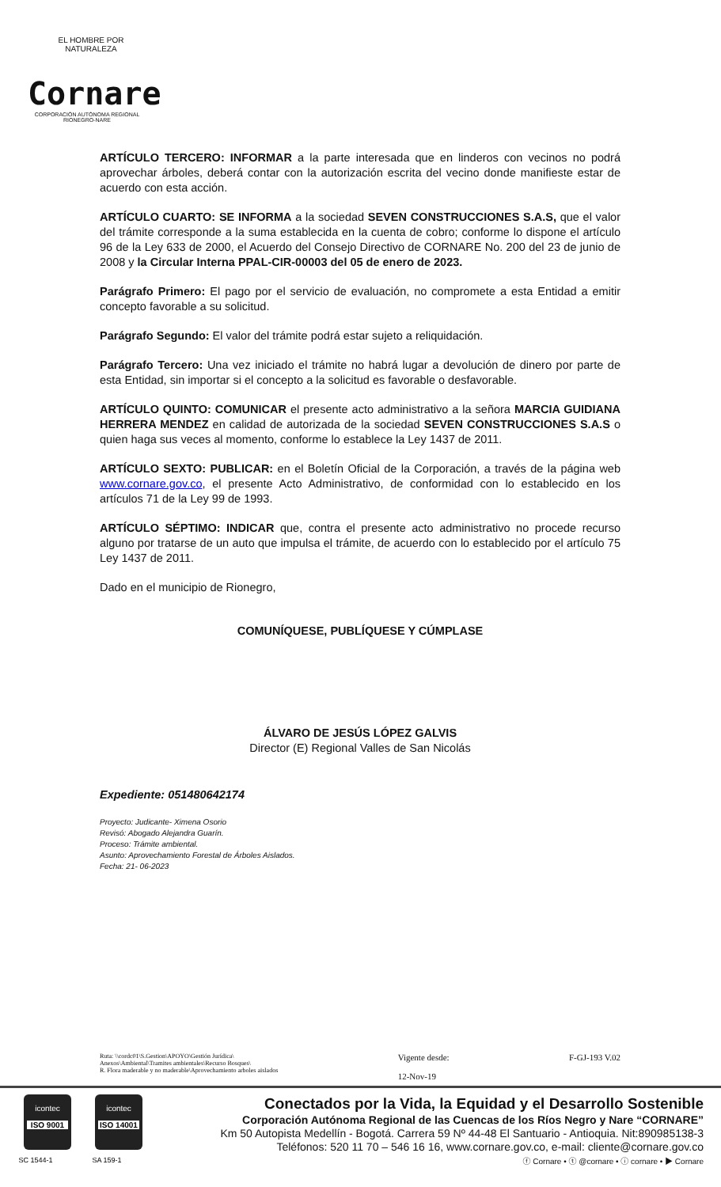EL HOMBRE POR NATURALEZA
Cornare
CORPORACIÓN AUTÓNOMA REGIONAL RIONEGRO-NARE
ARTÍCULO TERCERO: INFORMAR a la parte interesada que en linderos con vecinos no podrá aprovechar árboles, deberá contar con la autorización escrita del vecino donde manifieste estar de acuerdo con esta acción.
ARTÍCULO CUARTO: SE INFORMA a la sociedad SEVEN CONSTRUCCIONES S.A.S, que el valor del trámite corresponde a la suma establecida en la cuenta de cobro; conforme lo dispone el artículo 96 de la Ley 633 de 2000, el Acuerdo del Consejo Directivo de CORNARE No. 200 del 23 de junio de 2008 y la Circular Interna PPAL-CIR-00003 del 05 de enero de 2023.
Parágrafo Primero: El pago por el servicio de evaluación, no compromete a esta Entidad a emitir concepto favorable a su solicitud.
Parágrafo Segundo: El valor del trámite podrá estar sujeto a reliquidación.
Parágrafo Tercero: Una vez iniciado el trámite no habrá lugar a devolución de dinero por parte de esta Entidad, sin importar si el concepto a la solicitud es favorable o desfavorable.
ARTÍCULO QUINTO: COMUNICAR el presente acto administrativo a la señora MARCIA GUIDIANA HERRERA MENDEZ en calidad de autorizada de la sociedad SEVEN CONSTRUCCIONES S.A.S o quien haga sus veces al momento, conforme lo establece la Ley 1437 de 2011.
ARTÍCULO SEXTO: PUBLICAR: en el Boletín Oficial de la Corporación, a través de la página web www.cornare.gov.co, el presente Acto Administrativo, de conformidad con lo establecido en los artículos 71 de la Ley 99 de 1993.
ARTÍCULO SÉPTIMO: INDICAR que, contra el presente acto administrativo no procede recurso alguno por tratarse de un auto que impulsa el trámite, de acuerdo con lo establecido por el artículo 75 Ley 1437 de 2011.
Dado en el municipio de Rionegro,
COMUNÍQUESE, PUBLÍQUESE Y CÚMPLASE
ÁLVARO DE JESÚS LÓPEZ GALVIS
Director (E) Regional Valles de San Nicolás
Expediente: 051480642174
Proyecto: Judicante- Ximena Osorio
Revisó: Abogado Alejandra Guarín.
Proceso: Trámite ambiental.
Asunto: Aprovechamiento Forestal de Árboles Aislados.
Fecha: 21- 06-2023
Ruta: \\cordc01\S.Gestion\APOYO\Gestión Jurídica\
Anexos\Ambiental\Tramites ambientales\Recurso Bosques\
R. Flora maderable y no maderable\Aprovechamiento arboles aislados
Vigente desde:
12-Nov-19
F-GJ-193 V.02
icontec
ISO 9001
SC 1544-1
icontec
ISO 14001
SA 159-1
Conectados por la Vida, la Equidad y el Desarrollo Sostenible
Corporación Autónoma Regional de las Cuencas de los Ríos Negro y Nare “CORNARE”
Km 50 Autopista Medellín - Bogotá. Carrera 59 Nº 44-48 El Santuario - Antioquia. Nit:890985138-3
Teléfonos: 520 11 70 – 546 16 16, www.cornare.gov.co, e-mail: cliente@cornare.gov.co
ⓕ Cornare • ⓣ @cornare • ⓘ cornare • ▶ Cornare